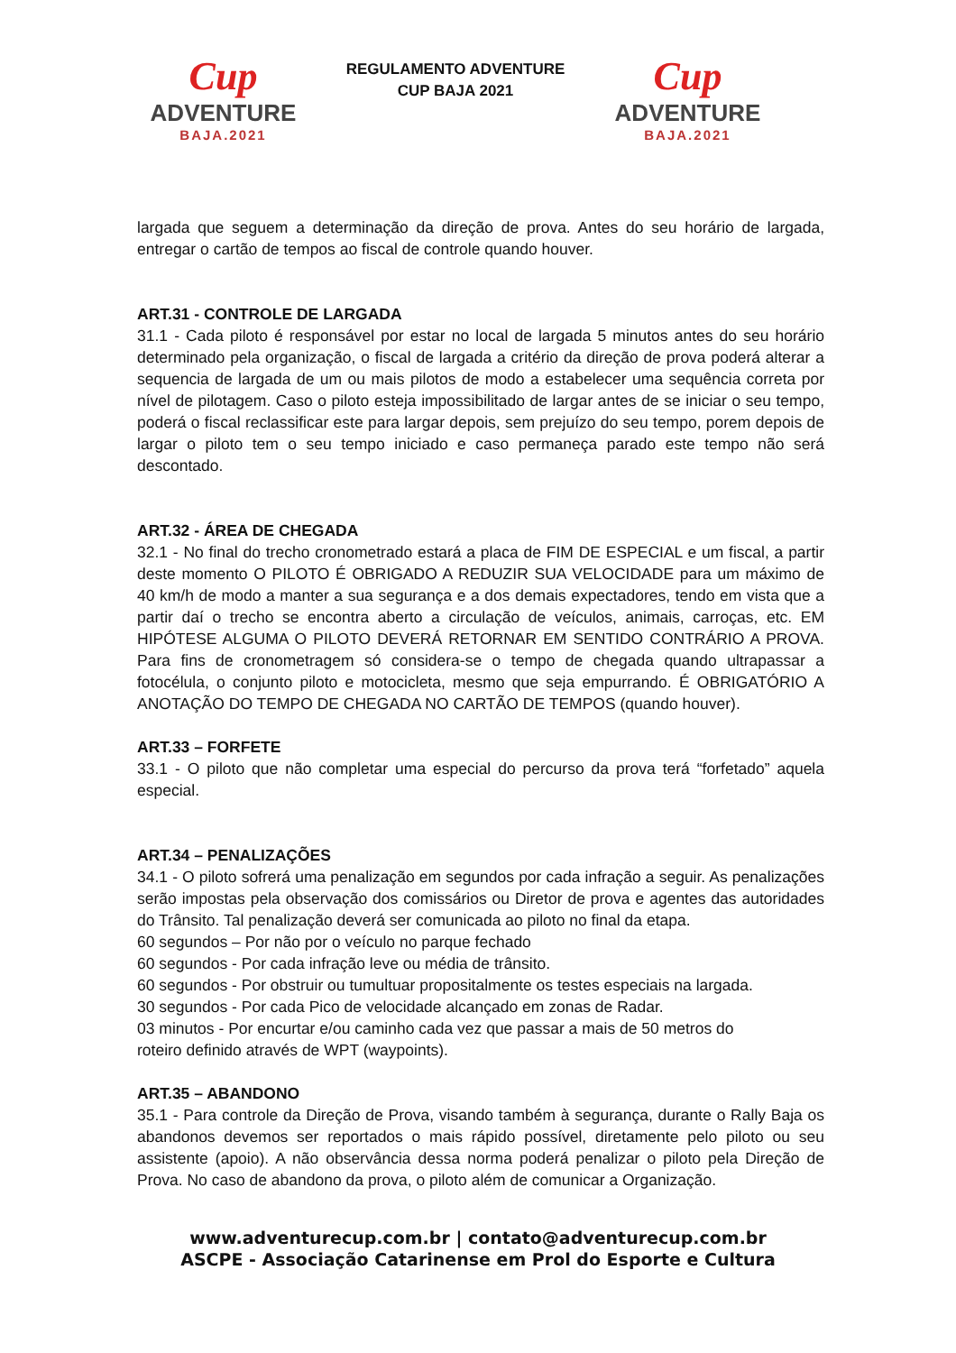Cup
ADVENTURE
BAJA.2021
REGULAMENTO ADVENTURE
CUP BAJA 2021
Cup
ADVENTURE
BAJA.2021
largada que seguem a determinação da direção de prova. Antes do seu horário de largada, entregar o cartão de tempos ao fiscal de controle quando houver.
ART.31 - CONTROLE DE LARGADA
31.1 - Cada piloto é responsável por estar no local de largada 5 minutos antes do seu horário determinado pela organização, o fiscal de largada a critério da direção de prova poderá alterar a sequencia de largada de um ou mais pilotos de modo a estabelecer uma sequência correta por nível de pilotagem. Caso o piloto esteja impossibilitado de largar antes de se iniciar o seu tempo, poderá o fiscal reclassificar este para largar depois, sem prejuízo do seu tempo, porem depois de largar o piloto tem o seu tempo iniciado e caso permaneça parado este tempo não será descontado.
ART.32 - ÁREA DE CHEGADA
32.1 - No final do trecho cronometrado estará a placa de FIM DE ESPECIAL e um fiscal, a partir deste momento O PILOTO É OBRIGADO A REDUZIR SUA VELOCIDADE para um máximo de 40 km/h de modo a manter a sua segurança e a dos demais expectadores, tendo em vista que a partir daí o trecho se encontra aberto a circulação de veículos, animais, carroças, etc. EM HIPÓTESE ALGUMA O PILOTO DEVERÁ RETORNAR EM SENTIDO CONTRÁRIO A PROVA. Para fins de cronometragem só considera-se o tempo de chegada quando ultrapassar a fotocélula, o conjunto piloto e motocicleta, mesmo que seja empurrando. É OBRIGATÓRIO A ANOTAÇÃO DO TEMPO DE CHEGADA NO CARTÃO DE TEMPOS (quando houver).
ART.33 – FORFETE
33.1 - O piloto que não completar uma especial do percurso da prova terá “forfetado” aquela especial.
ART.34 – PENALIZAÇÕES
34.1 - O piloto sofrerá uma penalização em segundos por cada infração a seguir. As penalizações serão impostas pela observação dos comissários ou Diretor de prova e agentes das autoridades do Trânsito. Tal penalização deverá ser comunicada ao piloto no final da etapa.
60 segundos – Por não por o veículo no parque fechado
60 segundos - Por cada infração leve ou média de trânsito.
60 segundos - Por obstruir ou tumultuar propositalmente os testes especiais na largada.
30 segundos - Por cada Pico de velocidade alcançado em zonas de Radar.
03 minutos - Por encurtar e/ou caminho cada vez que passar a mais de 50 metros do
roteiro definido através de WPT (waypoints).
ART.35 – ABANDONO
35.1 - Para controle da Direção de Prova, visando também à segurança, durante o Rally Baja os abandonos devemos ser reportados o mais rápido possível, diretamente pelo piloto ou seu assistente (apoio). A não observância dessa norma poderá penalizar o piloto pela Direção de Prova. No caso de abandono da prova, o piloto além de comunicar a Organização.
www.adventurecup.com.br | contato@adventurecup.com.br
ASCPE - Associação Catarinense em Prol do Esporte e Cultura